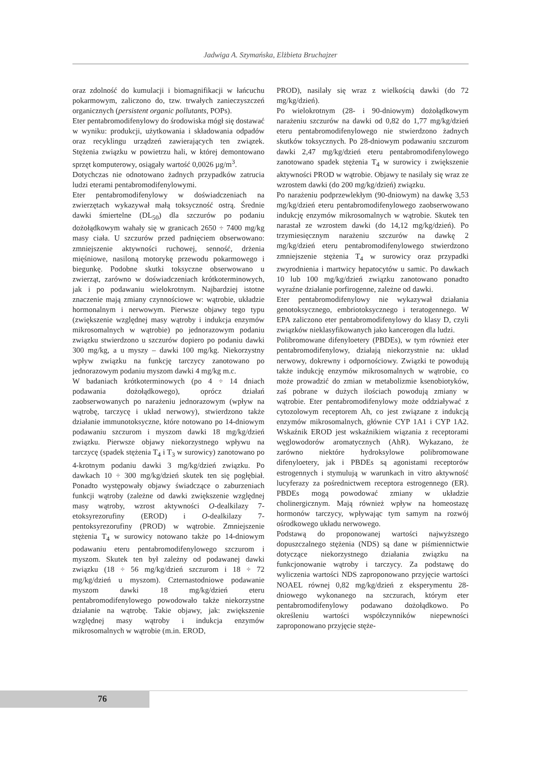Jadwiga A. Szymańska, Elżbieta Bruchajzer
oraz zdolność do kumulacji i biomagnifikacji w łańcuchu pokarmowym, zaliczono do, tzw. trwałych zanieczyszczeń organicznych (persistent organic pollutants, POPs).
Eter pentabromodifenylowy do środowiska mógł się dostawać w wyniku: produkcji, użytkowania i składowania odpadów oraz recyklingu urządzeń zawierających ten związek. Stężenia związku w powietrzu hali, w której demontowano sprzęt komputerowy, osiągały wartość 0,0026 µg/m<sup>3</sup>.
Dotychczas nie odnotowano żadnych przypadków zatrucia ludzi eterami pentabromodifenylowymi.
Eter pentabromodifenylowy w doświadczeniach na zwierzętach wykazywał małą toksyczność ostrą. Średnie dawki śmiertelne (DL<sub>50</sub>) dla szczurów po podaniu dożołądkowym wahały się w granicach 2650 ÷ 7400 mg/kg masy ciała. U szczurów przed padnięciem obserwowano: zmniejszenie aktywności ruchowej, senność, drżenia mięśniowe, nasiloną motorykę przewodu pokarmowego i biegunkę. Podobne skutki toksyczne obserwowano u zwierząt, zarówno w doświadczeniach krótkoterminowych, jak i po podawaniu wielokrotnym. Najbardziej istotne znaczenie mają zmiany czynnościowe w: wątrobie, układzie hormonalnym i nerwowym. Pierwsze objawy tego typu (zwiększenie względnej masy wątroby i indukcja enzymów mikrosomalnych w wątrobie) po jednorazowym podaniu związku stwierdzono u szczurów dopiero po podaniu dawki 300 mg/kg, a u myszy – dawki 100 mg/kg. Niekorzystny wpływ związku na funkcję tarczycy zanotowano po jednorazowym podaniu myszom dawki 4 mg/kg m.c.
W badaniach krótkoterminowych (po 4 ÷ 14 dniach podawania dożołądkowego), oprócz działań zaobserwowanych po narażeniu jednorazowym (wpływ na wątrobę, tarczycę i układ nerwowy), stwierdzono także działanie immunotoksyczne, które notowano po 14-dniowym podawaniu szczurom i myszom dawki 18 mg/kg/dzień związku. Pierwsze objawy niekorzystnego wpływu na tarczycę (spadek stężenia T<sub>4</sub> i T<sub>3</sub> w surowicy) zanotowano po 4-krotnym podaniu dawki 3 mg/kg/dzień związku. Po dawkach 10 ÷ 300 mg/kg/dzień skutek ten się pogłębiał. Ponadto występowały objawy świadczące o zaburzeniach funkcji wątroby (zależne od dawki zwiększenie względnej masy wątroby, wzrost aktywności O-dealkilazy 7-etoksyrezorufiny (EROD) i O-dealkilazy 7-pentoksyrezorufiny (PROD) w wątrobie. Zmniejszenie stężenia T<sub>4</sub> w surowicy notowano także po 14-dniowym podawaniu eteru pentabromodifenylowego szczurom i myszom. Skutek ten był zależny od podawanej dawki związku (18 ÷ 56 mg/kg/dzień szczurom i 18 ÷ 72 mg/kg/dzień u myszom). Czternastodniowe podawanie myszom dawki 18 mg/kg/dzień eteru pentabromodifenylowego powodowało także niekorzystne działanie na wątrobę. Takie objawy, jak: zwiększenie względnej masy wątroby i indukcja enzymów mikrosomalnych w wątrobie (m.in. EROD,
PROD), nasilały się wraz z wielkością dawki (do 72 mg/kg/dzień).
Po wielokrotnym (28- i 90-dniowym) dożołądkowym narażeniu szczurów na dawki od 0,82 do 1,77 mg/kg/dzień eteru pentabromodifenylowego nie stwierdzono żadnych skutków toksycznych. Po 28-dniowym podawaniu szczurom dawki 2,47 mg/kg/dzień eteru pentabromodifenylowego zanotowano spadek stężenia T<sub>4</sub> w surowicy i zwiększenie aktywności PROD w wątrobie. Objawy te nasilały się wraz ze wzrostem dawki (do 200 mg/kg/dzień) związku.
Po narażeniu podprzewlekłym (90-dniowym) na dawkę 3,53 mg/kg/dzień eteru pentabromodifenylowego zaobserwowano indukcję enzymów mikrosomalnych w wątrobie. Skutek ten narastał ze wzrostem dawki (do 14,12 mg/kg/dzień). Po trzymiesięcznym narażeniu szczurów na dawkę 2 mg/kg/dzień eteru pentabromodifenylowego stwierdzono zmniejszenie stężenia T<sub>4</sub> w surowicy oraz przypadki zwyrodnienia i martwicy hepatocytów u samic. Po dawkach 10 lub 100 mg/kg/dzień związku zanotowano ponadto wyraźne działanie porfirogenne, zależne od dawki.
Eter pentabromodifenylowy nie wykazywał działania genotoksycznego, embriotoksycznego i teratogennego. W EPA zaliczono eter pentabromodifenylowy do klasy D, czyli związków nieklasyfikowanych jako kancerogen dla ludzi.
Polibromowane difenyloetery (PBDEs), w tym również eter pentabromodifenylowy, działają niekorzystnie na: układ nerwowy, dokrewny i odpornościowy. Związki te powodują także indukcję enzymów mikrosomalnych w wątrobie, co może prowadzić do zmian w metabolizmie ksenobiotyków, zaś pobrane w dużych ilościach powodują zmiany w wątrobie. Eter pentabromodifenylowy może oddziaływać z cytozolowym receptorem Ah, co jest związane z indukcją enzymów mikrosomalnych, głównie CYP 1A1 i CYP 1A2. Wskaźnik EROD jest wskaźnikiem wiązania z receptorami węglowodorów aromatycznych (AhR). Wykazano, że zarówno niektóre hydroksylowe polibromowane difenyloetery, jak i PBDEs są agonistami receptorów estrogennych i stymulują w warunkach in vitro aktywność lucyferazy za pośrednictwem receptora estrogennego (ER). PBDEs mogą powodować zmiany w układzie cholinergicznym. Mają również wpływ na homeostazę hormonów tarczycy, wpływając tym samym na rozwój ośrodkowego układu nerwowego.
Podstawą do proponowanej wartości najwyższego dopuszczalnego stężenia (NDS) są dane w piśmiennictwie dotyczące niekorzystnego działania związku na funkcjonowanie wątroby i tarczycy. Za podstawę do wyliczenia wartości NDS zaproponowano przyjęcie wartości NOAEL równej 0,82 mg/kg/dzień z eksperymentu 28-dniowego wykonanego na szczurach, którym eter pentabromodifenylowy podawano dożołądkowo. Po określeniu wartości współczynników niepewności zaproponowano przyjęcie stęże-
76